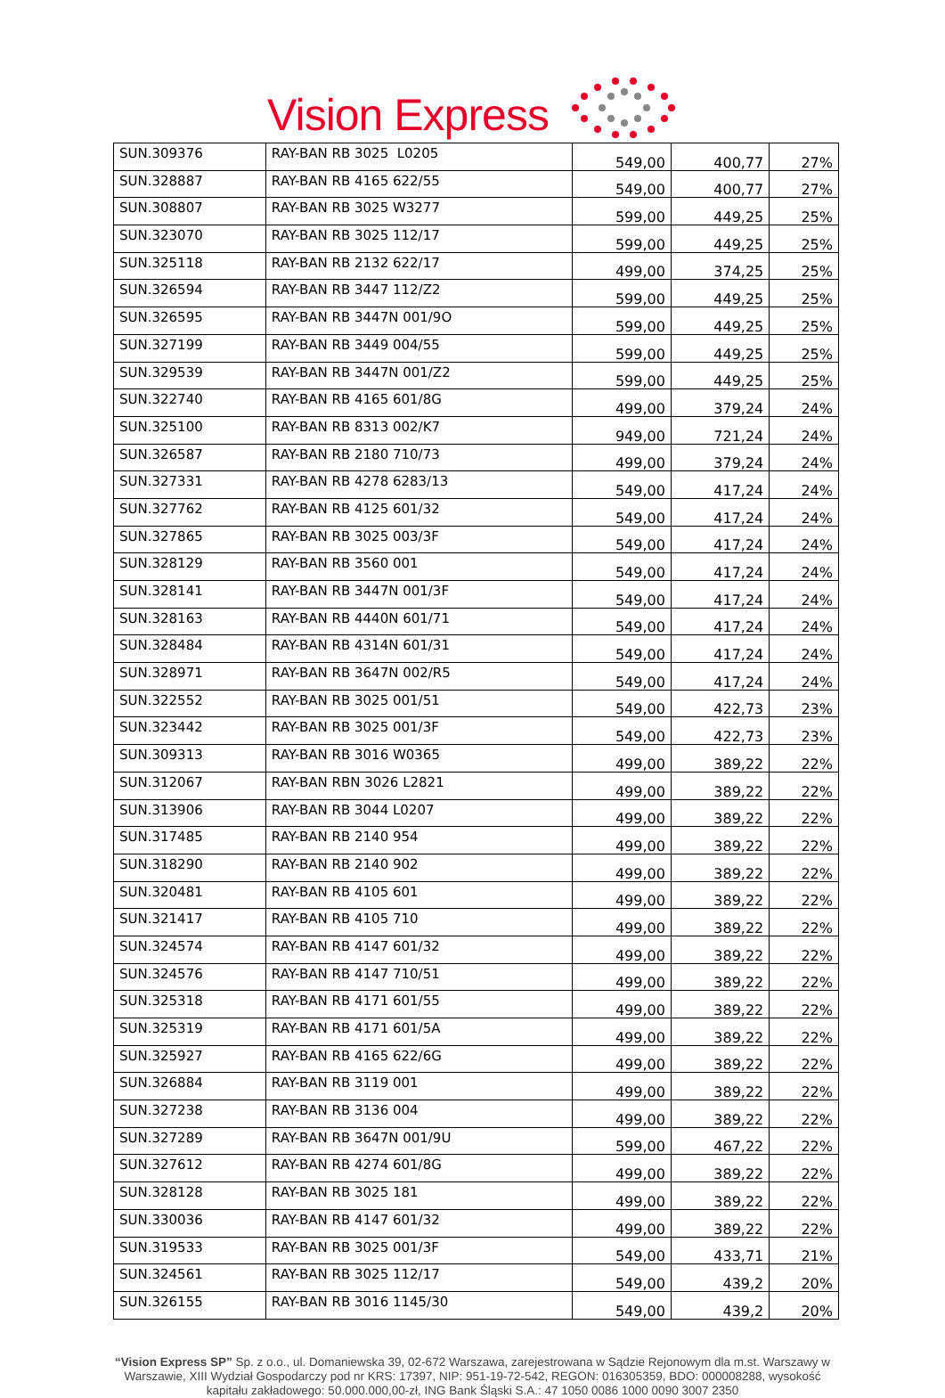Vision Express
| SUN.309376 | RAY-BAN RB 3025 L0205 | 549,00 | 400,77 | 27% |
| SUN.328887 | RAY-BAN RB 4165 622/55 | 549,00 | 400,77 | 27% |
| SUN.308807 | RAY-BAN RB 3025 W3277 | 599,00 | 449,25 | 25% |
| SUN.323070 | RAY-BAN RB 3025 112/17 | 599,00 | 449,25 | 25% |
| SUN.325118 | RAY-BAN RB 2132 622/17 | 499,00 | 374,25 | 25% |
| SUN.326594 | RAY-BAN RB 3447 112/Z2 | 599,00 | 449,25 | 25% |
| SUN.326595 | RAY-BAN RB 3447N 001/9O | 599,00 | 449,25 | 25% |
| SUN.327199 | RAY-BAN RB 3449 004/55 | 599,00 | 449,25 | 25% |
| SUN.329539 | RAY-BAN RB 3447N 001/Z2 | 599,00 | 449,25 | 25% |
| SUN.322740 | RAY-BAN RB 4165 601/8G | 499,00 | 379,24 | 24% |
| SUN.325100 | RAY-BAN RB 8313 002/K7 | 949,00 | 721,24 | 24% |
| SUN.326587 | RAY-BAN RB 2180 710/73 | 499,00 | 379,24 | 24% |
| SUN.327331 | RAY-BAN RB 4278 6283/13 | 549,00 | 417,24 | 24% |
| SUN.327762 | RAY-BAN RB 4125 601/32 | 549,00 | 417,24 | 24% |
| SUN.327865 | RAY-BAN RB 3025 003/3F | 549,00 | 417,24 | 24% |
| SUN.328129 | RAY-BAN RB 3560 001 | 549,00 | 417,24 | 24% |
| SUN.328141 | RAY-BAN RB 3447N 001/3F | 549,00 | 417,24 | 24% |
| SUN.328163 | RAY-BAN RB 4440N 601/71 | 549,00 | 417,24 | 24% |
| SUN.328484 | RAY-BAN RB 4314N 601/31 | 549,00 | 417,24 | 24% |
| SUN.328971 | RAY-BAN RB 3647N 002/R5 | 549,00 | 417,24 | 24% |
| SUN.322552 | RAY-BAN RB 3025 001/51 | 549,00 | 422,73 | 23% |
| SUN.323442 | RAY-BAN RB 3025 001/3F | 549,00 | 422,73 | 23% |
| SUN.309313 | RAY-BAN RB 3016 W0365 | 499,00 | 389,22 | 22% |
| SUN.312067 | RAY-BAN RBN 3026 L2821 | 499,00 | 389,22 | 22% |
| SUN.313906 | RAY-BAN RB 3044 L0207 | 499,00 | 389,22 | 22% |
| SUN.317485 | RAY-BAN RB 2140 954 | 499,00 | 389,22 | 22% |
| SUN.318290 | RAY-BAN RB 2140 902 | 499,00 | 389,22 | 22% |
| SUN.320481 | RAY-BAN RB 4105 601 | 499,00 | 389,22 | 22% |
| SUN.321417 | RAY-BAN RB 4105 710 | 499,00 | 389,22 | 22% |
| SUN.324574 | RAY-BAN RB 4147 601/32 | 499,00 | 389,22 | 22% |
| SUN.324576 | RAY-BAN RB 4147 710/51 | 499,00 | 389,22 | 22% |
| SUN.325318 | RAY-BAN RB 4171 601/55 | 499,00 | 389,22 | 22% |
| SUN.325319 | RAY-BAN RB 4171 601/5A | 499,00 | 389,22 | 22% |
| SUN.325927 | RAY-BAN RB 4165 622/6G | 499,00 | 389,22 | 22% |
| SUN.326884 | RAY-BAN RB 3119 001 | 499,00 | 389,22 | 22% |
| SUN.327238 | RAY-BAN RB 3136 004 | 499,00 | 389,22 | 22% |
| SUN.327289 | RAY-BAN RB 3647N 001/9U | 599,00 | 467,22 | 22% |
| SUN.327612 | RAY-BAN RB 4274 601/8G | 499,00 | 389,22 | 22% |
| SUN.328128 | RAY-BAN RB 3025 181 | 499,00 | 389,22 | 22% |
| SUN.330036 | RAY-BAN RB 4147 601/32 | 499,00 | 389,22 | 22% |
| SUN.319533 | RAY-BAN RB 3025 001/3F | 549,00 | 433,71 | 21% |
| SUN.324561 | RAY-BAN RB 3025 112/17 | 549,00 | 439,2 | 20% |
| SUN.326155 | RAY-BAN RB 3016 1145/30 | 549,00 | 439,2 | 20% |
“Vision Express SP” Sp. z o.o., ul. Domaniewska 39, 02-672 Warszawa, zarejestrowana w Sądzie Rejonowym dla m.st. Warszawy w Warszawie, XIII Wydział Gospodarczy pod nr KRS: 17397, NIP: 951-19-72-542, REGON: 016305359, BDO: 000008288, wysokość kapitału zakładowego: 50.000.000,00-zł, ING Bank Śląski S.A.: 47 1050 0086 1000 0090 3007 2350